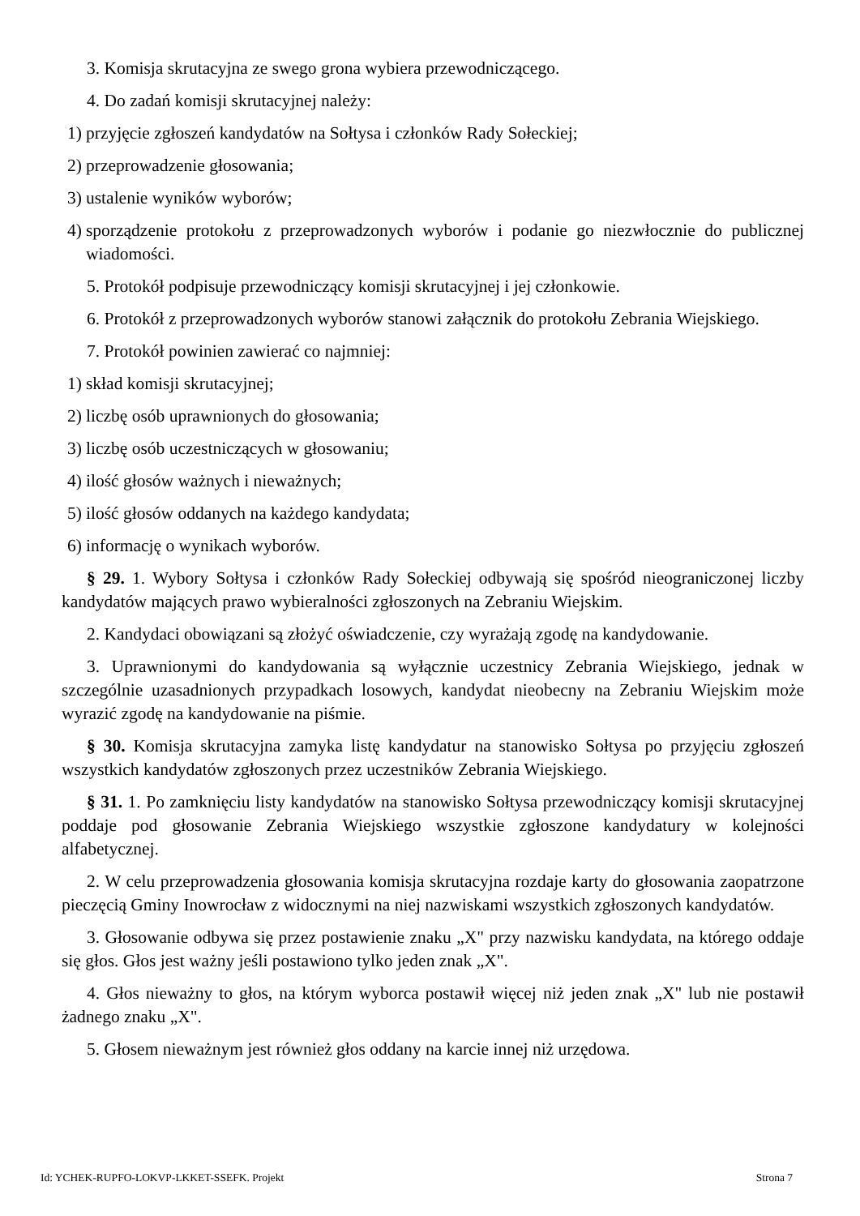3. Komisja skrutacyjna ze swego grona wybiera przewodniczącego.
4. Do zadań komisji skrutacyjnej należy:
1) przyjęcie zgłoszeń kandydatów na Sołtysa i członków Rady Sołeckiej;
2) przeprowadzenie głosowania;
3) ustalenie wyników wyborów;
4) sporządzenie protokołu z przeprowadzonych wyborów i podanie go niezwłocznie do publicznej wiadomości.
5. Protokół podpisuje przewodniczący komisji skrutacyjnej i jej członkowie.
6. Protokół z przeprowadzonych wyborów stanowi załącznik do protokołu Zebrania Wiejskiego.
7. Protokół powinien zawierać co najmniej:
1) skład komisji skrutacyjnej;
2) liczbę osób uprawnionych do głosowania;
3) liczbę osób uczestniczących w głosowaniu;
4) ilość głosów ważnych i nieważnych;
5) ilość głosów oddanych na każdego kandydata;
6) informację o wynikach wyborów.
§ 29. 1. Wybory Sołtysa i członków Rady Sołeckiej odbywają się spośród nieograniczonej liczby kandydatów mających prawo wybieralności zgłoszonych na Zebraniu Wiejskim.
2. Kandydaci obowiązani są złożyć oświadczenie, czy wyrażają zgodę na kandydowanie.
3. Uprawnionymi do kandydowania są wyłącznie uczestnicy Zebrania Wiejskiego, jednak w szczególnie uzasadnionych przypadkach losowych, kandydat nieobecny na Zebraniu Wiejskim może wyrazić zgodę na kandydowanie na piśmie.
§ 30. Komisja skrutacyjna zamyka listę kandydatur na stanowisko Sołtysa po przyjęciu zgłoszeń wszystkich kandydatów zgłoszonych przez uczestników Zebrania Wiejskiego.
§ 31. 1. Po zamknięciu listy kandydatów na stanowisko Sołtysa przewodniczący komisji skrutacyjnej poddaje pod głosowanie Zebrania Wiejskiego wszystkie zgłoszone kandydatury w kolejności alfabetycznej.
2. W celu przeprowadzenia głosowania komisja skrutacyjna rozdaje karty do głosowania zaopatrzone pieczęcią Gminy Inowrocław z widocznymi na niej nazwiskami wszystkich zgłoszonych kandydatów.
3. Głosowanie odbywa się przez postawienie znaku „X" przy nazwisku kandydata, na którego oddaje się głos. Głos jest ważny jeśli postawiono tylko jeden znak „X".
4. Głos nieważny to głos, na którym wyborca postawił więcej niż jeden znak „X" lub nie postawił żadnego znaku „X".
5. Głosem nieważnym jest również głos oddany na karcie innej niż urzędowa.
Id: YCHEK-RUPFO-LOKVP-LKKET-SSEFK. Projekt Strona 7